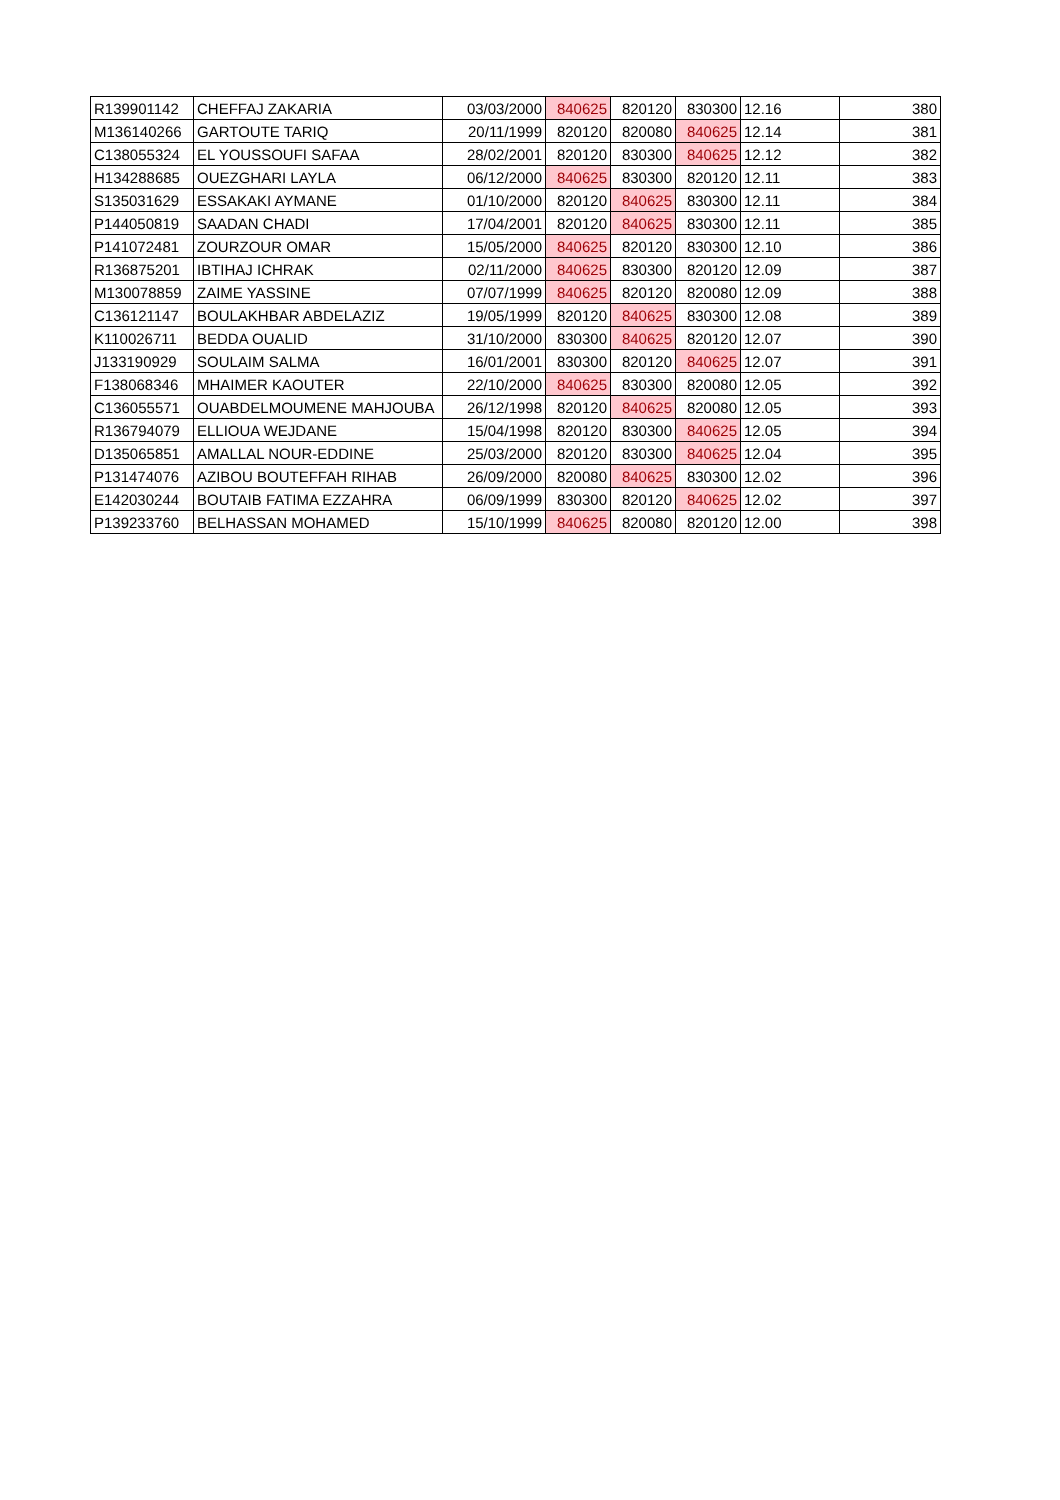| R139901142 | CHEFFAJ ZAKARIA | 03/03/2000 | 840625 | 820120 | 830300 | 12.16 | 380 |
| M136140266 | GARTOUTE TARIQ | 20/11/1999 | 820120 | 820080 | 840625 | 12.14 | 381 |
| C138055324 | EL YOUSSOUFI SAFAA | 28/02/2001 | 820120 | 830300 | 840625 | 12.12 | 382 |
| H134288685 | OUEZGHARI LAYLA | 06/12/2000 | 840625 | 830300 | 820120 | 12.11 | 383 |
| S135031629 | ESSAKAKI AYMANE | 01/10/2000 | 820120 | 840625 | 830300 | 12.11 | 384 |
| P144050819 | SAADAN CHADI | 17/04/2001 | 820120 | 840625 | 830300 | 12.11 | 385 |
| P141072481 | ZOURZOUR OMAR | 15/05/2000 | 840625 | 820120 | 830300 | 12.10 | 386 |
| R136875201 | IBTIHAJ ICHRAK | 02/11/2000 | 840625 | 830300 | 820120 | 12.09 | 387 |
| M130078859 | ZAIME YASSINE | 07/07/1999 | 840625 | 820120 | 820080 | 12.09 | 388 |
| C136121147 | BOULAKHBAR ABDELAZIZ | 19/05/1999 | 820120 | 840625 | 830300 | 12.08 | 389 |
| K110026711 | BEDDA OUALID | 31/10/2000 | 830300 | 840625 | 820120 | 12.07 | 390 |
| J133190929 | SOULAIM SALMA | 16/01/2001 | 830300 | 820120 | 840625 | 12.07 | 391 |
| F138068346 | MHAIMER KAOUTER | 22/10/2000 | 840625 | 830300 | 820080 | 12.05 | 392 |
| C136055571 | OUABDELMOUMENE MAHJOUBA | 26/12/1998 | 820120 | 840625 | 820080 | 12.05 | 393 |
| R136794079 | ELLIOUA WEJDANE | 15/04/1998 | 820120 | 830300 | 840625 | 12.05 | 394 |
| D135065851 | AMALLAL NOUR-EDDINE | 25/03/2000 | 820120 | 830300 | 840625 | 12.04 | 395 |
| P131474076 | AZIBOU BOUTEFFAH RIHAB | 26/09/2000 | 820080 | 840625 | 830300 | 12.02 | 396 |
| E142030244 | BOUTAIB FATIMA EZZAHRA | 06/09/1999 | 830300 | 820120 | 840625 | 12.02 | 397 |
| P139233760 | BELHASSAN MOHAMED | 15/10/1999 | 840625 | 820080 | 820120 | 12.00 | 398 |